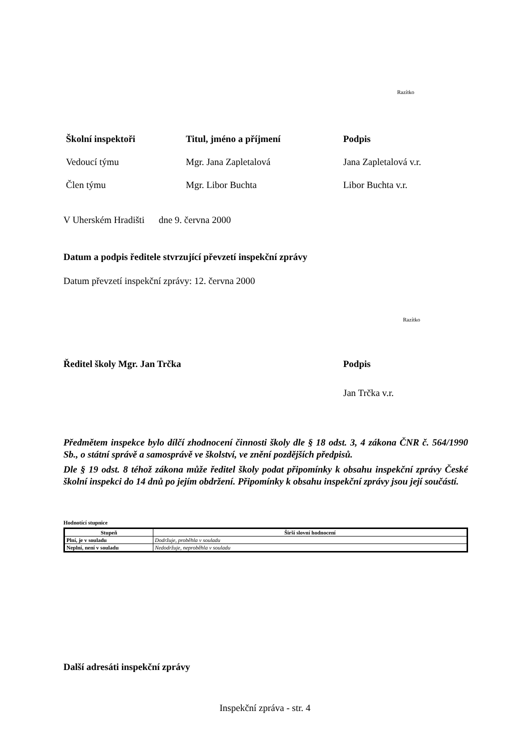Razítko
| Školní inspektoři | Titul, jméno a příjmení | Podpis |
| --- | --- | --- |
| Vedoucí týmu | Mgr. Jana Zapletalová | Jana Zapletalová v.r. |
| Člen týmu | Mgr. Libor Buchta | Libor Buchta v.r. |
V Uherském Hradišti dne 9. června 2000
Datum a podpis ředitele stvrzující převzetí inspekční zprávy
Datum převzetí inspekční zprávy: 12. června 2000
Razítko
| Ředitel školy Mgr. Jan Trčka | Podpis |
| --- | --- |
| | Jan Trčka v.r. |
Předmětem inspekce bylo dílčí zhodnocení činnosti školy dle § 18 odst. 3, 4 zákona ČNR č. 564/1990 Sb., o státní správě a samosprávě ve školství, ve znění pozdějších předpisů.
Dle § 19 odst. 8 téhož zákona může ředitel školy podat připomínky k obsahu inspekční zprávy České školní inspekci do 14 dnů po jejím obdržení. Připomínky k obsahu inspekční zprávy jsou její součástí.
Hodnotící stupnice
| Stupeň | Širší slovní hodnocení |
| --- | --- |
| Plní, je v souladu | Dodržuje, proběhla v souladu |
| Neplní, není v souladu | Nedodržuje, neproběhla v souladu |
Další adresáti inspekční zprávy
Inspekční zpráva - str. 4